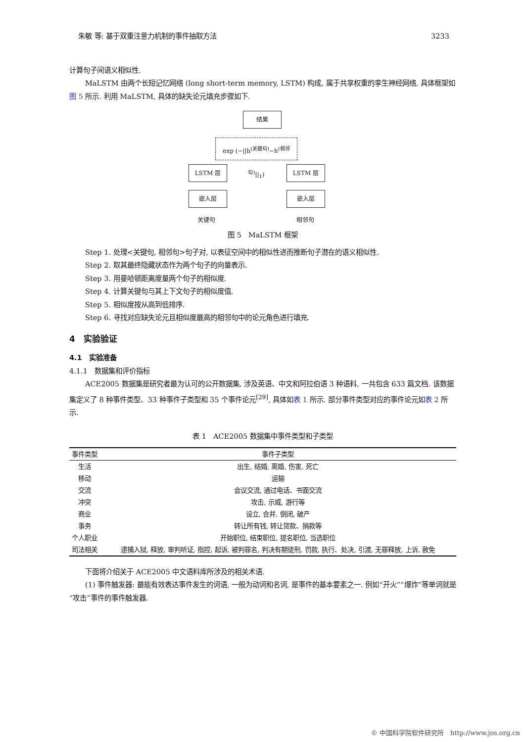朱敏 等: 基于双重注意力机制的事件抽取方法 3233
计算句子间语义相似性.
MaLSTM 由两个长短记忆网络 (long short-term memory, LSTM) 构成, 属于共享权重的孪生神经网络, 具体框架如图 5 所示. 利用 MaLSTM, 具体的缺失论元填充步骤如下.
结果
exp (−||h<sup>(关键句)</sup>−h<sup>(相邻句)</sup>||<sub>1</sub>)
LSTM 层 LSTM 层
嵌入层 嵌入层
关键句 相邻句
图 5　MaLSTM 框架
Step 1. 处理<关键句, 相邻句>句子对, 以表征空间中的相似性进而推断句子潜在的语义相似性.
Step 2. 取其最终隐藏状态作为两个句子的向量表示.
Step 3. 用曼哈顿距离度量两个句子的相似度.
Step 4. 计算关键句与其上下文句子的相似度值.
Step 5. 相似度按从高到低排序.
Step 6. 寻找对应缺失论元且相似度最高的相邻句中的论元角色进行填充.
4　实验验证
4.1　实验准备
4.1.1　数据集和评价指标
ACE2005 数据集是研究者最为认可的公开数据集, 涉及英语、中文和阿拉伯语 3 种语料, 一共包含 633 篇文档. 该数据集定义了 8 种事件类型、33 种事件子类型和 35 个事件论元<sup>[29]</sup>, 具体如表 1 所示. 部分事件类型对应的事件论元如表 2 所示.
表 1　ACE2005 数据集中事件类型和子类型
| 事件类型 | 事件子类型 |
| --- | --- |
| 生活 | 出生, 结婚, 离婚, 伤害, 死亡 |
| 移动 | 运输 |
| 交流 | 会议交流, 通过电话、书面交流 |
| 冲突 | 攻击, 示威, 游行等 |
| 商业 | 设立, 合并, 倒闭, 破产 |
| 事务 | 转让所有钱, 转让贷款、捐款等 |
| 个人职业 | 开始职位, 结束职位, 提名职位, 当选职位 |
| 司法相关 | 逮捕入狱, 释放, 审判听证, 指控, 起诉, 被判罪名, 判决有期徒刑, 罚款, 执行、处决, 引渡, 无罪释放, 上诉, 赦免 |
下面将介绍关于 ACE2005 中文语料库所涉及的相关术语.
(1) 事件触发器: 最能有效表达事件发生的词语, 一般为动词和名词, 是事件的基本要素之一. 例如“开火”“爆炸”等单词就是“攻击”事件的事件触发器.
© 中国科学院软件研究所　http://www.jos.org.cn